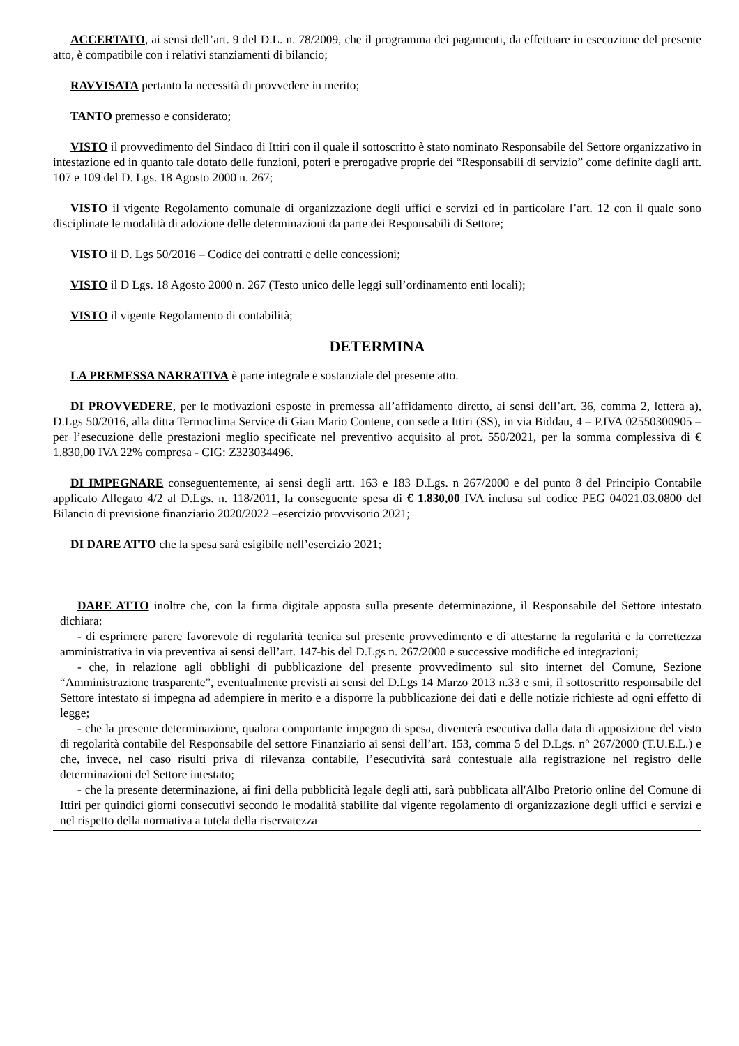ACCERTATO, ai sensi dell’art. 9 del D.L. n. 78/2009, che il programma dei pagamenti, da effettuare in esecuzione del presente atto, è compatibile con i relativi stanziamenti di bilancio;
RAVVISATA pertanto la necessità di provvedere in merito;
TANTO premesso e considerato;
VISTO il provvedimento del Sindaco di Ittiri con il quale il sottoscritto è stato nominato Responsabile del Settore organizzativo in intestazione ed in quanto tale dotato delle funzioni, poteri e prerogative proprie dei “Responsabili di servizio” come definite dagli artt. 107 e 109 del D. Lgs. 18 Agosto 2000 n. 267;
VISTO il vigente Regolamento comunale di organizzazione degli uffici e servizi ed in particolare l’art. 12 con il quale sono disciplinate le modalità di adozione delle determinazioni da parte dei Responsabili di Settore;
VISTO il D. Lgs 50/2016 – Codice dei contratti e delle concessioni;
VISTO il D Lgs. 18 Agosto 2000 n. 267 (Testo unico delle leggi sull’ordinamento enti locali);
VISTO il vigente Regolamento di contabilità;
DETERMINA
LA PREMESSA NARRATIVA è parte integrale e sostanziale del presente atto.
DI PROVVEDERE, per le motivazioni esposte in premessa all’affidamento diretto, ai sensi dell’art. 36, comma 2, lettera a), D.Lgs 50/2016, alla ditta Termoclima Service di Gian Mario Contene, con sede a Ittiri (SS), in via Biddau, 4 – P.IVA 02550300905 – per l’esecuzione delle prestazioni meglio specificate nel preventivo acquisito al prot. 550/2021, per la somma complessiva di € 1.830,00 IVA 22% compresa - CIG: Z323034496.
DI IMPEGNARE conseguentemente, ai sensi degli artt. 163 e 183 D.Lgs. n 267/2000 e del punto 8 del Principio Contabile applicato Allegato 4/2 al D.Lgs. n. 118/2011, la conseguente spesa di € 1.830,00 IVA inclusa sul codice PEG 04021.03.0800 del Bilancio di previsione finanziario 2020/2022 –esercizio provvisorio 2021;
DI DARE ATTO che la spesa sarà esigibile nell’esercizio 2021;
DARE ATTO inoltre che, con la firma digitale apposta sulla presente determinazione, il Responsabile del Settore intestato dichiara:
- di esprimere parere favorevole di regolarità tecnica sul presente provvedimento e di attestarne la regolarità e la correttezza amministrativa in via preventiva ai sensi dell’art. 147-bis del D.Lgs n. 267/2000 e successive modifiche ed integrazioni;
- che, in relazione agli obblighi di pubblicazione del presente provvedimento sul sito internet del Comune, Sezione “Amministrazione trasparente”, eventualmente previsti ai sensi del D.Lgs 14 Marzo 2013 n.33 e smi, il sottoscritto responsabile del Settore intestato si impegna ad adempiere in merito e a disporre la pubblicazione dei dati e delle notizie richieste ad ogni effetto di legge;
- che la presente determinazione, qualora comportante impegno di spesa, diventerà esecutiva dalla data di apposizione del visto di regolarità contabile del Responsabile del settore Finanziario ai sensi dell’art. 153, comma 5 del D.Lgs. n° 267/2000 (T.U.E.L.) e che, invece, nel caso risulti priva di rilevanza contabile, l’esecutività sarà contestuale alla registrazione nel registro delle determinazioni del Settore intestato;
- che la presente determinazione, ai fini della pubblicità legale degli atti, sarà pubblicata all'Albo Pretorio online del Comune di Ittiri per quindici giorni consecutivi secondo le modalità stabilite dal vigente regolamento di organizzazione degli uffici e servizi e nel rispetto della normativa a tutela della riservatezza